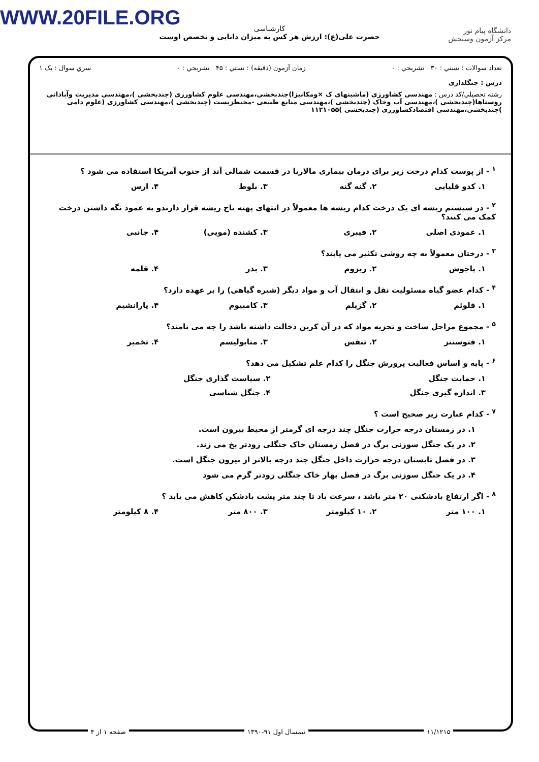WWW.20FILE.ORG
دانشگاه پیام نور
مرکز آزمون وسنجش
کارشناسی
حضرت علی(ع): ارزش هر کس به میزان دانایی و تخصص اوست
تعداد سوالات : تستي : ۳۰ تشريحي : ۰ زمان آزمون (دقيقه) : تستي : ۴۵ تشريحي : ۰ سري سوال : یک ۱
درس : جنگلداری
رشته تحصيلي/كد درس : مهندسی کشاورزی (ماشینهای ک ×ومکانیزا)چندبخشی،مهندسی علوم کشاورزی (چندبخشی )،مهندسی مدیریت وآبادانی روستاها(چندبخشی )،مهندسی آب وخاک (چندبخشی )،مهندسی منابع طبیعی -محیطزیست (چندبخشی )،مهندسی کشاورزی (علوم دامی )چندبخشی،مهندسی اقتصادکشاورزی (چندبخشی )۱۱۲۱۰۵۵
<sup>۱</sup> - از پوست کدام درخت زیر برای درمان بیماری مالاریا در قسمت شمالی آند از جنوب آمریکا استفاده می شود ؟
۱. کدو قلیایی ۲. گنه گنه ۳. بلوط ۴. ارس
<sup>۲</sup> - در سیستم ریشه ای یک درخت کدام ریشه ها معمولاً در انتهای پهنه تاج ریشه قرار دارندو به عمود نگه داشتن درخت کمک می کنند؟
۱. عمودی اصلی ۲. فیبری ۳. کشنده (مویی) ۴. جانبی
<sup>۳</sup> - درختان معمولاً به چه روشی تکثیر می یابند؟
۱. پاجوش ۲. ریزوم ۳. بذر ۴. قلمه
<sup>۴</sup> - کدام عضو گیاه مسئولیت نقل و انتقال آب و مواد دیگر (شیره گیاهی) را بر عهده دارد؟
۱. فلوئم ۲. گزیلم ۳. کامبیوم ۴. پارانشیم
<sup>۵</sup> - مجموع مراحل ساخت و تجزیه مواد که در آن کربن دخالت داشته باشد را چه می نامند؟
۱. فتوسنتز ۲. تنفس ۳. متابولیسم ۴. تخمیر
<sup>۶</sup> - پایه و اساس فعالیت پرورش جنگل را کدام علم تشکیل می دهد؟
۱. حمایت جنگل ۲. سیاست گذاری جنگل
۳. اندازه گیری جنگل ۴. جنگل شناسی
<sup>۷</sup> - کدام عبارت زیر صحیح است ؟
۱. در زمستان درجه حرارت جنگل چند درجه ای گرمتر از محیط بیرون است.
۲. در یک جنگل سوزنی برگ در فصل زمستان خاک جنگلی زودتر یخ می زند.
۳. در فصل تابستان درجه حرارت داخل جنگل چند درجه بالاتر از بیرون جنگل است.
۴. در یک جنگل سوزنی برگ در فصل بهار خاک جنگلی زودتر گرم می شود
<sup>۸</sup> - اگر ارتفاع بادشکنی ۲۰ متر باشد ، سرعت باد تا چند متر پشت بادشکن کاهش می یابد ؟
۱. ۱۰۰ متر ۲. ۱۰ کیلومتر ۳. ۸۰۰ متر ۴. ۸ کیلومتر
۱۱/۱۲۱۵ نیمسال اول ۹۱-۱۳۹۰ صفحه ۱ از ۴